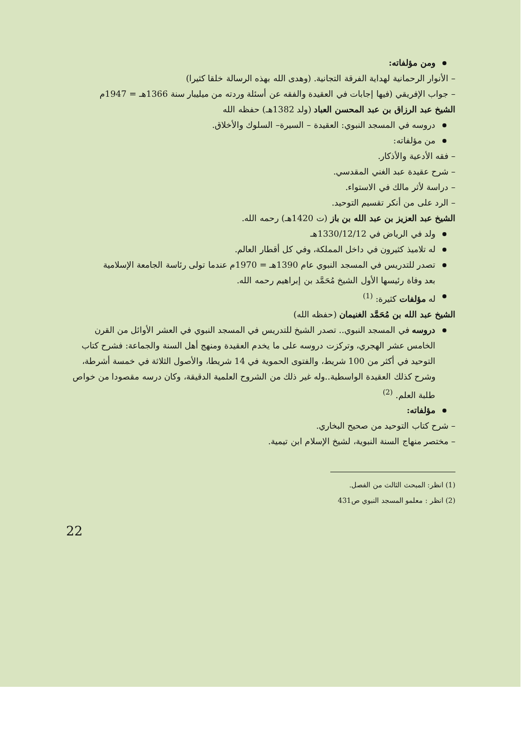ومن مؤلفاته:
– الأنوار الرحمانية لهداية الفرقة التجانية. (وهدى الله بهذه الرسالة خلقا كثيرا)
– جواب الإفريقي (فيها إجابات في العقيدة والفقه عن أسئلة وردته من ميليبار سنة 1366هـ = 1947م
الشيخ عبد الرزاق بن عبد المحسن العباد (ولد 1382هـ) حفظه الله
دروسه في المسجد النبوي: العقيدة – السيرة– السلوك والأخلاق.
من مؤلفاته:
– فقه الأدعية والأذكار.
– شرح عقيدة عبد الغني المقدسي.
– دراسة لأثر مالك في الاستواء.
– الرد على من أنكر تقسيم التوحيد.
الشيخ عبد العزيز بن عبد الله بن باز (ت 1420هـ) رحمه الله.
ولد في الرياض في 1330/12/12هـ
له تلاميذ كثيرون في داخل المملكة، وفي كل أقطار العالم.
تصدر للتدريس في المسجد النبوي عام 1390هـ = 1970م عندما تولى رئاسة الجامعة الإسلامية
بعد وفاة رئيسها الأول الشيخ مُحَمَّد بن إبراهيم رحمه الله.
له مؤلفات كثيرة: <sup>(1)</sup>
الشيخ عبد الله بن مُحَمَّد الغنيمان (حفظه الله)
دروسه في المسجد النبوي.. تصدر الشيخ للتدريس في المسجد النبوي في العشر الأوائل من القرن الخامس عشر الهجري، وتركزت دروسه على ما يخدم العقيدة ومنهج أهل السنة والجماعة: فشرح كتاب التوحيد في أكثر من 100 شريط، والفتوى الحموية في 14 شريطا، والأصول الثلاثة في خمسة أشرطة، وشرح كذلك العقيدة الواسطية..وله غير ذلك من الشروح العلمية الدقيقة، وكان درسه مقصودا من خواص طلبة العلم. <sup>(2)</sup>
مؤلفاته:
– شرح كتاب التوحيد من صحيح البخاري.
– مختصر منهاج السنة النبوية، لشيخ الإسلام ابن تيمية.
(1) انظر: المبحث الثالث من الفصل.
(2) انظر : معلمو المسجد النبوي ص431
22